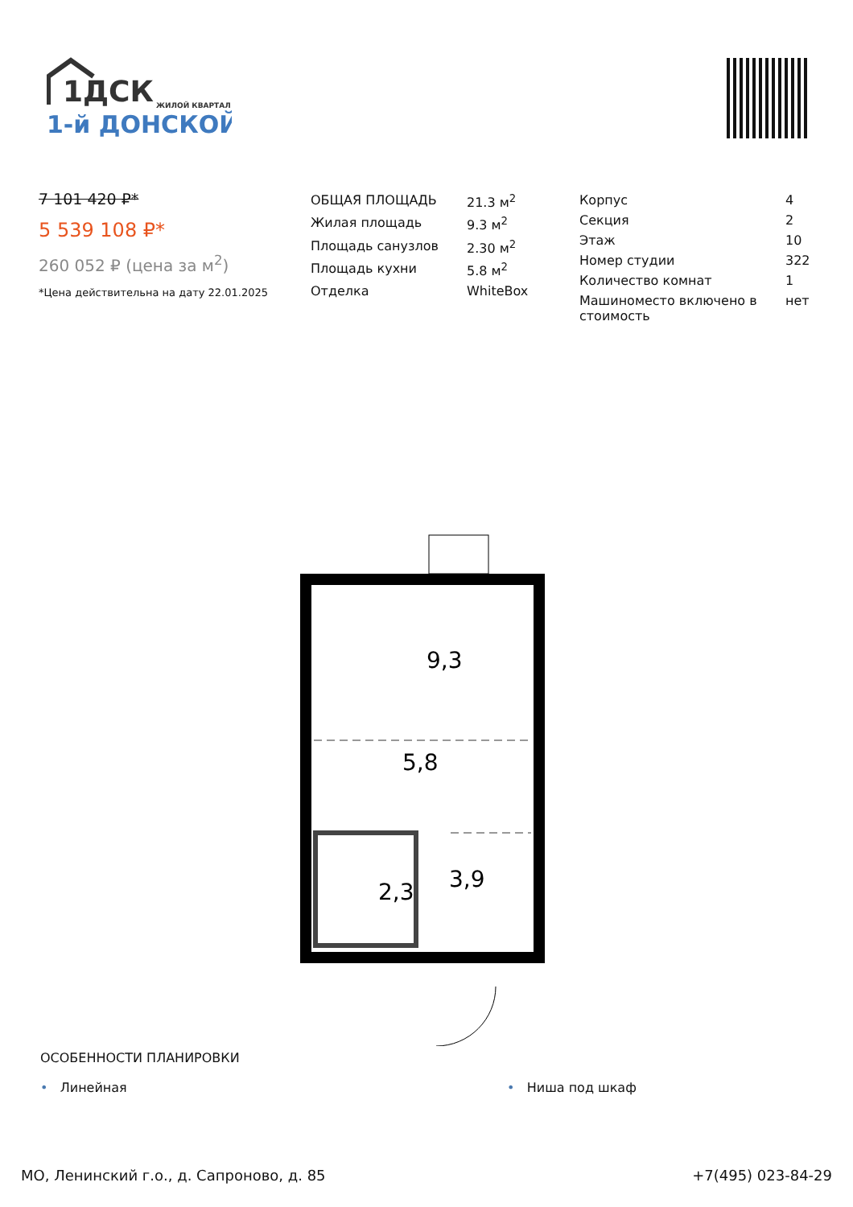1ДСК
ЖИЛОЙ КВАРТАЛ
1-й ДОНСКОЙ
7 101 420 ₽*
5 539 108 ₽*
260 052 ₽ (цена за м<sup>2</sup>)
*Цена действительна на дату 22.01.2025
| ОБЩАЯ ПЛОЩАДЬ | 21.3 м<sup>2</sup> |
| Жилая площадь | 9.3 м<sup>2</sup> |
| Площадь санузлов | 2.30 м<sup>2</sup> |
| Площадь кухни | 5.8 м<sup>2</sup> |
| Отделка | WhiteBox |
| Корпус | 4 |
| Секция | 2 |
| Этаж | 10 |
| Номер студии | 322 |
| Количество комнат | 1 |
| Машиноместо включено в стоимость | нет |
9,3
5,8
2,3
3,9
ОСОБЕННОСТИ ПЛАНИРОВКИ
• Линейная • Ниша под шкаф
МО, Ленинский г.о., д. Сапроново, д. 85 +7(495) 023-84-29